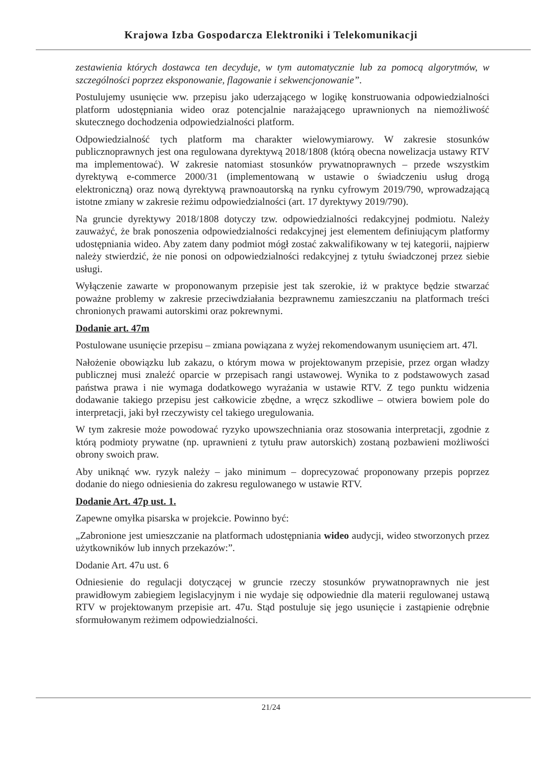Krajowa Izba Gospodarcza Elektroniki i Telekomunikacji
zestawienia których dostawca ten decyduje, w tym automatycznie lub za pomocą algorytmów, w szczególności poprzez eksponowanie, flagowanie i sekwencjonowanie”.
Postulujemy usunięcie ww. przepisu jako uderzającego w logikę konstruowania odpowiedzialności platform udostępniania wideo oraz potencjalnie narażającego uprawnionych na niemożliwość skutecznego dochodzenia odpowiedzialności platform.
Odpowiedzialność tych platform ma charakter wielowymiarowy. W zakresie stosunków publicznoprawnych jest ona regulowana dyrektywą 2018/1808 (którą obecna nowelizacja ustawy RTV ma implementować). W zakresie natomiast stosunków prywatnoprawnych – przede wszystkim dyrektywą e-commerce 2000/31 (implementowaną w ustawie o świadczeniu usług drogą elektroniczną) oraz nową dyrektywą prawnoautorską na rynku cyfrowym 2019/790, wprowadzającą istotne zmiany w zakresie reżimu odpowiedzialności (art. 17 dyrektywy 2019/790).
Na gruncie dyrektywy 2018/1808 dotyczy tzw. odpowiedzialności redakcyjnej podmiotu. Należy zauważyć, że brak ponoszenia odpowiedzialności redakcyjnej jest elementem definiującym platformy udostępniania wideo. Aby zatem dany podmiot mógł zostać zakwalifikowany w tej kategorii, najpierw należy stwierdzić, że nie ponosi on odpowiedzialności redakcyjnej z tytułu świadczonej przez siebie usługi.
Wyłączenie zawarte w proponowanym przepisie jest tak szerokie, iż w praktyce będzie stwarzać poważne problemy w zakresie przeciwdziałania bezprawnemu zamieszczaniu na platformach treści chronionych prawami autorskimi oraz pokrewnymi.
Dodanie art. 47m
Postulowane usunięcie przepisu – zmiana powiązana z wyżej rekomendowanym usunięciem art. 47l.
Nałożenie obowiązku lub zakazu, o którym mowa w projektowanym przepisie, przez organ władzy publicznej musi znaleźć oparcie w przepisach rangi ustawowej. Wynika to z podstawowych zasad państwa prawa i nie wymaga dodatkowego wyrażania w ustawie RTV. Z tego punktu widzenia dodawanie takiego przepisu jest całkowicie zbędne, a wręcz szkodliwe – otwiera bowiem pole do interpretacji, jaki był rzeczywisty cel takiego uregulowania.
W tym zakresie może powodować ryzyko upowszechniania oraz stosowania interpretacji, zgodnie z którą podmioty prywatne (np. uprawnieni z tytułu praw autorskich) zostaną pozbawieni możliwości obrony swoich praw.
Aby uniknąć ww. ryzyk należy – jako minimum – doprecyzować proponowany przepis poprzez dodanie do niego odniesienia do zakresu regulowanego w ustawie RTV.
Dodanie Art. 47p ust. 1.
Zapewne omyłka pisarska w projekcie. Powinno być:
„Zabronione jest umieszczanie na platformach udostępniania wideo audycji, wideo stworzonych przez użytkowników lub innych przekazów:”.
Dodanie Art. 47u ust. 6
Odniesienie do regulacji dotyczącej w gruncie rzeczy stosunków prywatnoprawnych nie jest prawidłowym zabiegiem legislacyjnym i nie wydaje się odpowiednie dla materii regulowanej ustawą RTV w projektowanym przepisie art. 47u. Stąd postuluje się jego usunięcie i zastąpienie odrębnie sformułowanym reżimem odpowiedzialności.
21/24